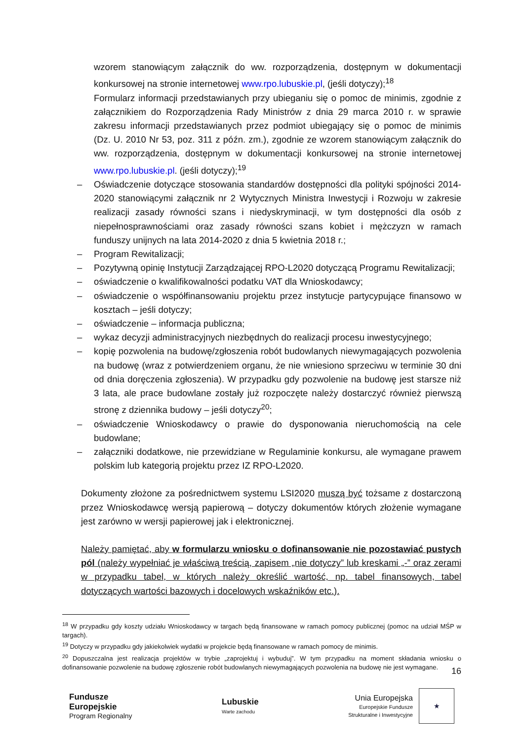wzorem stanowiącym załącznik do ww. rozporządzenia, dostępnym w dokumentacji konkursowej na stronie internetowej www.rpo.lubuskie.pl, (jeśli dotyczy);<sup>18</sup>
Formularz informacji przedstawianych przy ubieganiu się o pomoc de minimis, zgodnie z załącznikiem do Rozporządzenia Rady Ministrów z dnia 29 marca 2010 r. w sprawie zakresu informacji przedstawianych przez podmiot ubiegający się o pomoc de minimis (Dz. U. 2010 Nr 53, poz. 311 z późn. zm.), zgodnie ze wzorem stanowiącym załącznik do ww. rozporządzenia, dostępnym w dokumentacji konkursowej na stronie internetowej www.rpo.lubuskie.pl. (jeśli dotyczy);<sup>19</sup>
– Oświadczenie dotyczące stosowania standardów dostępności dla polityki spójności 2014-2020 stanowiącymi załącznik nr 2 Wytycznych Ministra Inwestycji i Rozwoju w zakresie realizacji zasady równości szans i niedyskryminacji, w tym dostępności dla osób z niepełnosprawnościami oraz zasady równości szans kobiet i mężczyzn w ramach funduszy unijnych na lata 2014-2020 z dnia 5 kwietnia 2018 r.;
– Program Rewitalizacji;
– Pozytywną opinię Instytucji Zarządzającej RPO-L2020 dotyczącą Programu Rewitalizacji;
– oświadczenie o kwalifikowalności podatku VAT dla Wnioskodawcy;
– oświadczenie o współfinansowaniu projektu przez instytucje partycypujące finansowo w kosztach – jeśli dotyczy;
– oświadczenie – informacja publiczna;
– wykaz decyzji administracyjnych niezbędnych do realizacji procesu inwestycyjnego;
– kopię pozwolenia na budowę/zgłoszenia robót budowlanych niewymagających pozwolenia na budowę (wraz z potwierdzeniem organu, że nie wniesiono sprzeciwu w terminie 30 dni od dnia doręczenia zgłoszenia). W przypadku gdy pozwolenie na budowę jest starsze niż 3 lata, ale prace budowlane zostały już rozpoczęte należy dostarczyć również pierwszą stronę z dziennika budowy – jeśli dotyczy<sup>20</sup>;
– oświadczenie Wnioskodawcy o prawie do dysponowania nieruchomością na cele budowlane;
– załączniki dodatkowe, nie przewidziane w Regulaminie konkursu, ale wymagane prawem polskim lub kategorią projektu przez IZ RPO-L2020.
Dokumenty złożone za pośrednictwem systemu LSI2020 muszą być tożsame z dostarczoną przez Wnioskodawcę wersją papierową – dotyczy dokumentów których złożenie wymagane jest zarówno w wersji papierowej jak i elektronicznej.
Należy pamiętać, aby w formularzu wniosku o dofinansowanie nie pozostawiać pustych pól (należy wypełniać je właściwą treścią, zapisem „nie dotyczy” lub kreskami „-” oraz zerami w przypadku tabel, w których należy określić wartość, np. tabel finansowych, tabel dotyczących wartości bazowych i docelowych wskaźników etc.).
<sup>18</sup> W przypadku gdy koszty udziału Wnioskodawcy w targach będą finansowane w ramach pomocy publicznej (pomoc na udział MŚP w targach).
<sup>19</sup> Dotyczy w przypadku gdy jakiekolwiek wydatki w projekcie będą finansowane w ramach pomocy de minimis.
<sup>20</sup> Dopuszczalna jest realizacja projektów w trybie „zaprojektuj i wybuduj”. W tym przypadku na moment składania wniosku o dofinansowanie pozwolenie na budowę zgłoszenie robót budowlanych niewymagających pozwolenia na budowę nie jest wymagane.
16
Fundusze
Europejskie
Program Regionalny
Lubuskie
Warte zachodu
Unia Europejska
Europejskie Fundusze
Strukturalne i Inwestycyjne
★